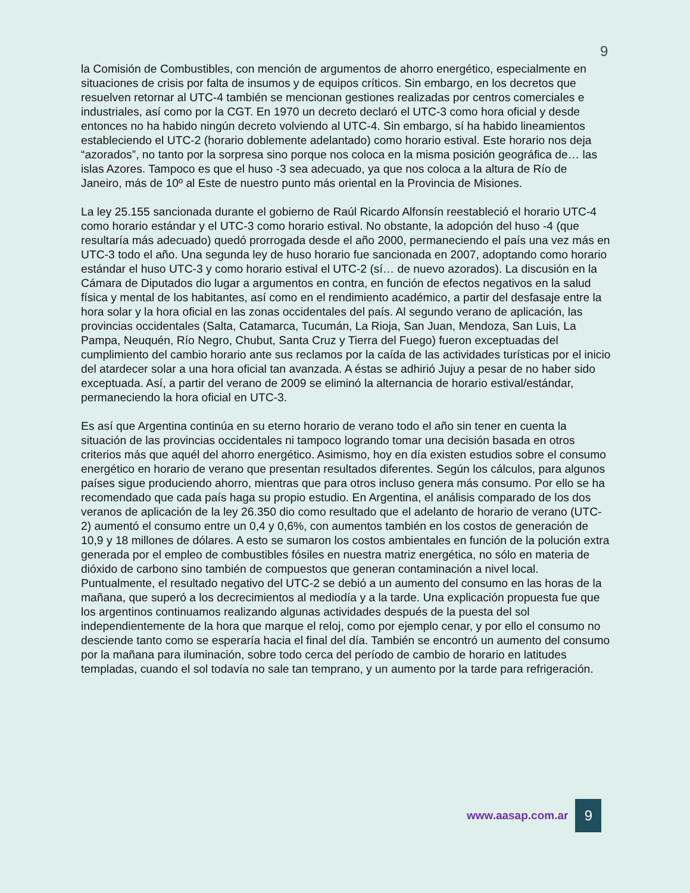9
la Comisión de Combustibles, con mención de argumentos de ahorro energético, especialmente en situaciones de crisis por falta de insumos y de equipos críticos. Sin embargo, en los decretos que resuelven retornar al UTC-4 también se mencionan gestiones realizadas por centros comerciales e industriales, así como por la CGT. En 1970 un decreto declaró el UTC-3 como hora oficial y desde entonces no ha habido ningún decreto volviendo al UTC-4. Sin embargo, sí ha habido lineamientos estableciendo el UTC-2 (horario doblemente adelantado) como horario estival. Este horario nos deja “azorados”, no tanto por la sorpresa sino porque nos coloca en la misma posición geográfica de… las islas Azores. Tampoco es que el huso -3 sea adecuado, ya que nos coloca a la altura de Río de Janeiro, más de 10º al Este de nuestro punto más oriental en la Provincia de Misiones.
La ley 25.155 sancionada durante el gobierno de Raúl Ricardo Alfonsín reestableció el horario UTC-4 como horario estándar y el UTC-3 como horario estival. No obstante, la adopción del huso -4 (que resultaría más adecuado) quedó prorrogada desde el año 2000, permaneciendo el país una vez más en UTC-3 todo el año. Una segunda ley de huso horario fue sancionada en 2007, adoptando como horario estándar el huso UTC-3 y como horario estival el UTC-2 (sí… de nuevo azorados). La discusión en la Cámara de Diputados dio lugar a argumentos en contra, en función de efectos negativos en la salud física y mental de los habitantes, así como en el rendimiento académico, a partir del desfasaje entre la hora solar y la hora oficial en las zonas occidentales del país. Al segundo verano de aplicación, las provincias occidentales (Salta, Catamarca, Tucumán, La Rioja, San Juan, Mendoza, San Luis, La Pampa, Neuquén, Río Negro, Chubut, Santa Cruz y Tierra del Fuego) fueron exceptuadas del cumplimiento del cambio horario ante sus reclamos por la caída de las actividades turísticas por el inicio del atardecer solar a una hora oficial tan avanzada. A éstas se adhirió Jujuy a pesar de no haber sido exceptuada. Así, a partir del verano de 2009 se eliminó la alternancia de horario estival/estándar, permaneciendo la hora oficial en UTC-3.
Es así que Argentina continúa en su eterno horario de verano todo el año sin tener en cuenta la situación de las provincias occidentales ni tampoco logrando tomar una decisión basada en otros criterios más que aquél del ahorro energético. Asimismo, hoy en día existen estudios sobre el consumo energético en horario de verano que presentan resultados diferentes. Según los cálculos, para algunos países sigue produciendo ahorro, mientras que para otros incluso genera más consumo. Por ello se ha recomendado que cada país haga su propio estudio. En Argentina, el análisis comparado de los dos veranos de aplicación de la ley 26.350 dio como resultado que el adelanto de horario de verano (UTC-2) aumentó el consumo entre un 0,4 y 0,6%, con aumentos también en los costos de generación de 10,9 y 18 millones de dólares. A esto se sumaron los costos ambientales en función de la polución extra generada por el empleo de combustibles fósiles en nuestra matriz energética, no sólo en materia de dióxido de carbono sino también de compuestos que generan contaminación a nivel local. Puntualmente, el resultado negativo del UTC-2 se debió a un aumento del consumo en las horas de la mañana, que superó a los decrecimientos al mediodía y a la tarde. Una explicación propuesta fue que los argentinos continuamos realizando algunas actividades después de la puesta del sol independientemente de la hora que marque el reloj, como por ejemplo cenar, y por ello el consumo no desciende tanto como se esperaría hacia el final del día. También se encontró un aumento del consumo por la mañana para iluminación, sobre todo cerca del período de cambio de horario en latitudes templadas, cuando el sol todavía no sale tan temprano, y un aumento por la tarde para refrigeración.
www.aasap.com.ar
9